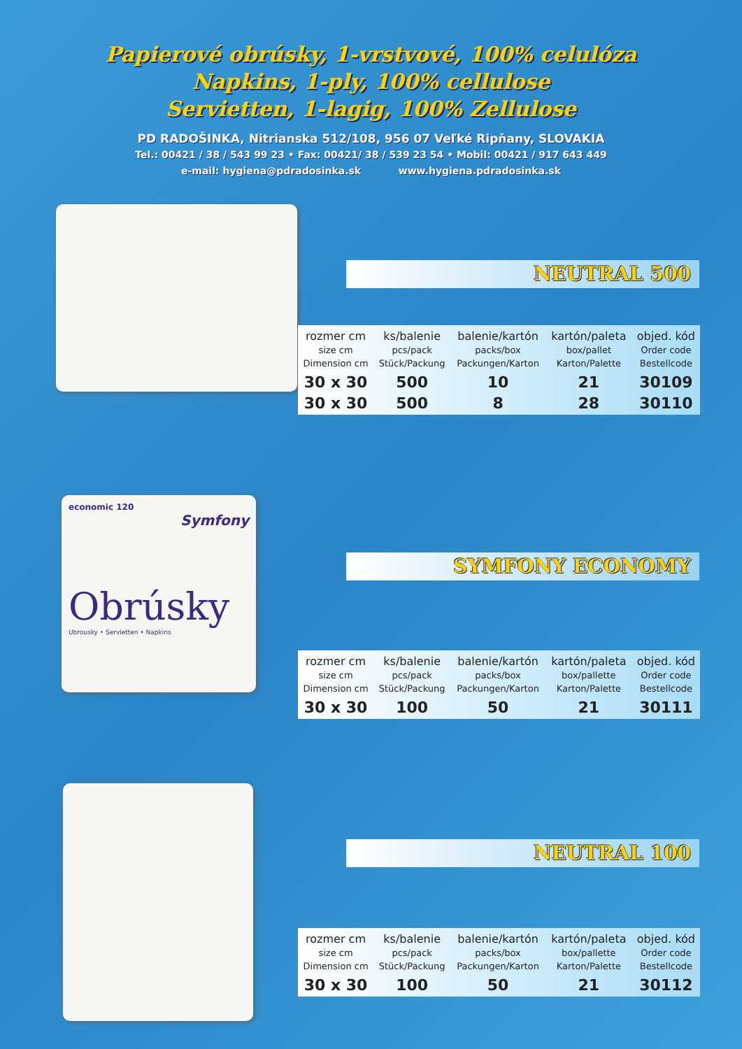Papierové obrúsky, 1-vrstvové, 100% celulóza
Napkins, 1-ply, 100% cellulose
Servietten, 1-lagig, 100% Zellulose
PD RADOŠINKA, Nitrianska 512/108, 956 07 Veľké Ripňany, SLOVAKIA
Tel.: 00421 / 38 / 543 99 23 • Fax: 00421/ 38 / 539 23 54 • Mobil: 00421 / 917 643 449
e-mail: hygiena@pdradosinka.sk www.hygiena.pdradosinka.sk
NEUTRAL 500
| rozmer cm size cm Dimension cm | ks/balenie pcs/pack Stück/Packung | balenie/kartón packs/box Packungen/Karton | kartón/paleta box/pallet Karton/Palette | objed. kód Order code Bestellcode |
| --- | --- | --- | --- | --- |
| 30 x 30 | 500 | 10 | 21 | 30109 |
| 30 x 30 | 500 | 8 | 28 | 30110 |
economic 120
Symfony
Obrúsky
Ubrousky • Servietten • Napkins
SYMFONY ECONOMY
| rozmer cm size cm Dimension cm | ks/balenie pcs/pack Stück/Packung | balenie/kartón packs/box Packungen/Karton | kartón/paleta box/pallette Karton/Palette | objed. kód Order code Bestellcode |
| --- | --- | --- | --- | --- |
| 30 x 30 | 100 | 50 | 21 | 30111 |
NEUTRAL 100
| rozmer cm size cm Dimension cm | ks/balenie pcs/pack Stück/Packung | balenie/kartón packs/box Packungen/Karton | kartón/paleta box/pallette Karton/Palette | objed. kód Order code Bestellcode |
| --- | --- | --- | --- | --- |
| 30 x 30 | 100 | 50 | 21 | 30112 |